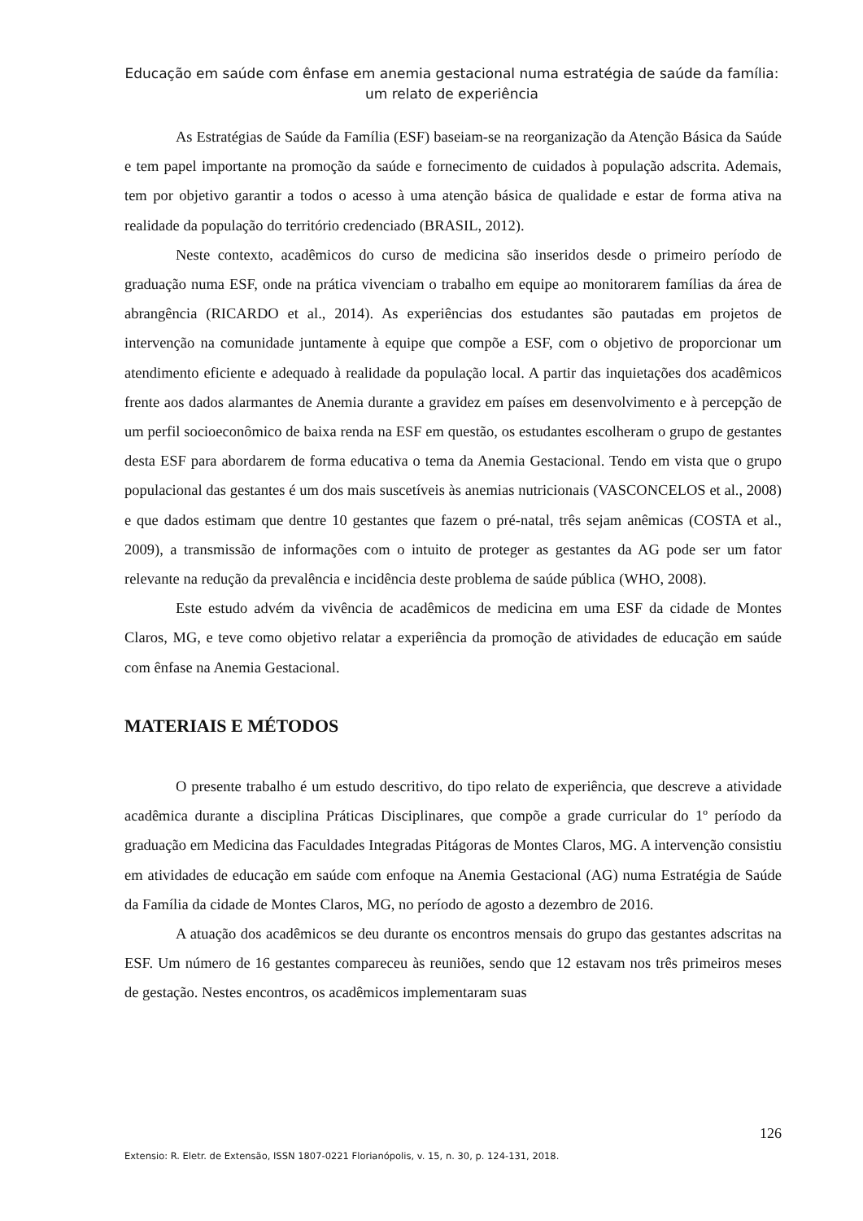Educação em saúde com ênfase em anemia gestacional numa estratégia de saúde da família: um relato de experiência
As Estratégias de Saúde da Família (ESF) baseiam-se na reorganização da Atenção Básica da Saúde e tem papel importante na promoção da saúde e fornecimento de cuidados à população adscrita. Ademais, tem por objetivo garantir a todos o acesso à uma atenção básica de qualidade e estar de forma ativa na realidade da população do território credenciado (BRASIL, 2012).
Neste contexto, acadêmicos do curso de medicina são inseridos desde o primeiro período de graduação numa ESF, onde na prática vivenciam o trabalho em equipe ao monitorarem famílias da área de abrangência (RICARDO et al., 2014). As experiências dos estudantes são pautadas em projetos de intervenção na comunidade juntamente à equipe que compõe a ESF, com o objetivo de proporcionar um atendimento eficiente e adequado à realidade da população local. A partir das inquietações dos acadêmicos frente aos dados alarmantes de Anemia durante a gravidez em países em desenvolvimento e à percepção de um perfil socioeconômico de baixa renda na ESF em questão, os estudantes escolheram o grupo de gestantes desta ESF para abordarem de forma educativa o tema da Anemia Gestacional. Tendo em vista que o grupo populacional das gestantes é um dos mais suscetíveis às anemias nutricionais (VASCONCELOS et al., 2008) e que dados estimam que dentre 10 gestantes que fazem o pré-natal, três sejam anêmicas (COSTA et al., 2009), a transmissão de informações com o intuito de proteger as gestantes da AG pode ser um fator relevante na redução da prevalência e incidência deste problema de saúde pública (WHO, 2008).
Este estudo advém da vivência de acadêmicos de medicina em uma ESF da cidade de Montes Claros, MG, e teve como objetivo relatar a experiência da promoção de atividades de educação em saúde com ênfase na Anemia Gestacional.
MATERIAIS E MÉTODOS
O presente trabalho é um estudo descritivo, do tipo relato de experiência, que descreve a atividade acadêmica durante a disciplina Práticas Disciplinares, que compõe a grade curricular do 1º período da graduação em Medicina das Faculdades Integradas Pitágoras de Montes Claros, MG. A intervenção consistiu em atividades de educação em saúde com enfoque na Anemia Gestacional (AG) numa Estratégia de Saúde da Família da cidade de Montes Claros, MG, no período de agosto a dezembro de 2016.
A atuação dos acadêmicos se deu durante os encontros mensais do grupo das gestantes adscritas na ESF. Um número de 16 gestantes compareceu às reuniões, sendo que 12 estavam nos três primeiros meses de gestação. Nestes encontros, os acadêmicos implementaram suas
126
Extensio: R. Eletr. de Extensão, ISSN 1807-0221 Florianópolis, v. 15, n. 30, p. 124-131, 2018.